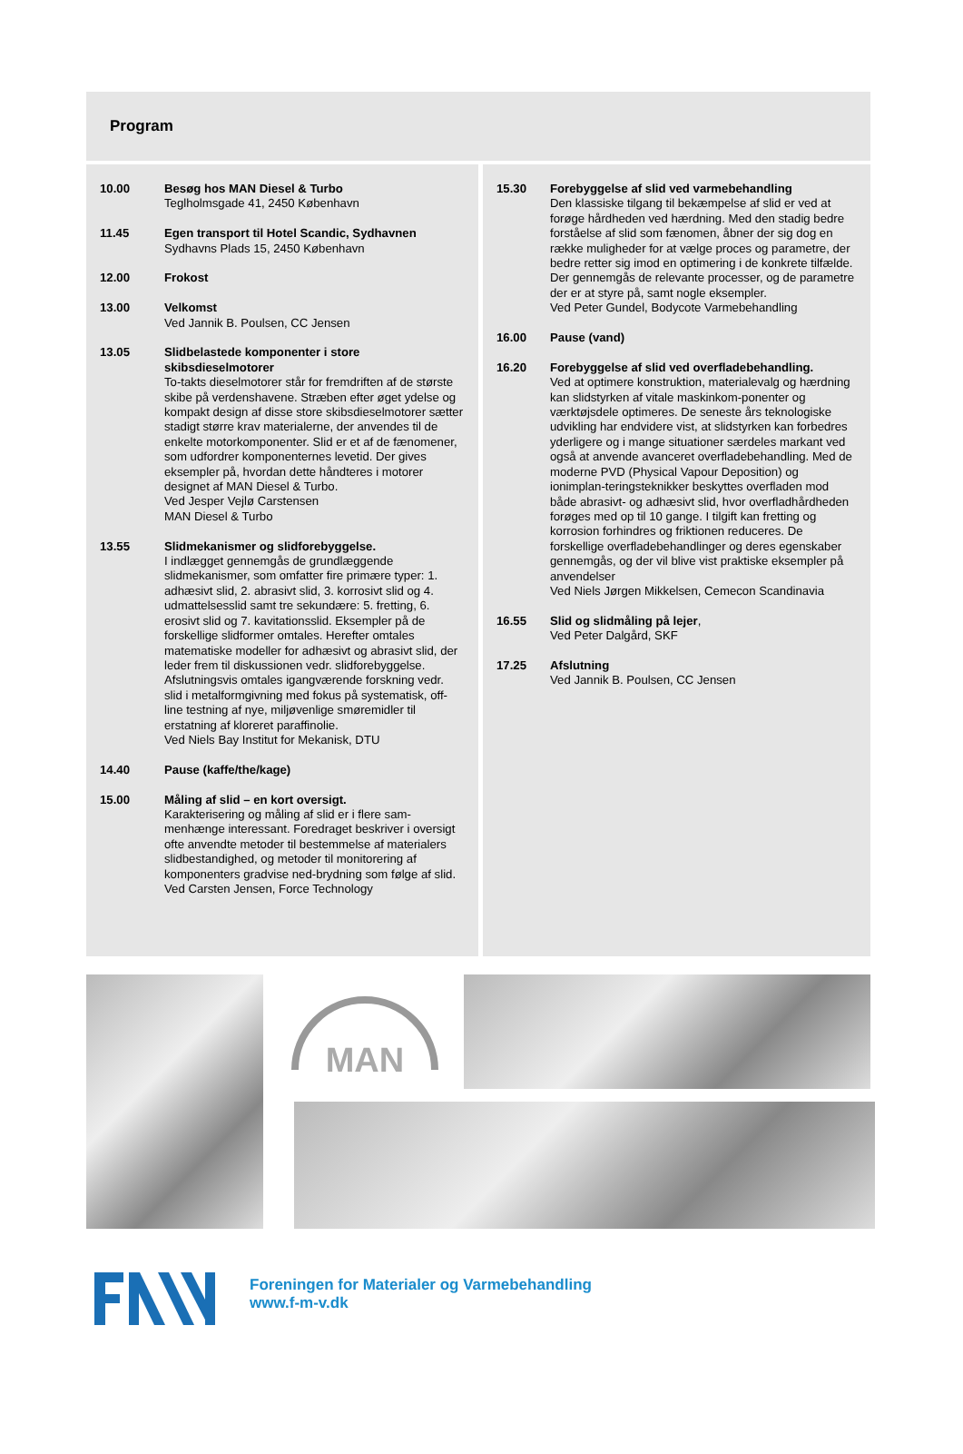Program
10.00 Besøg hos MAN Diesel & Turbo
Teglholmsgade 41, 2450 København
11.45 Egen transport til Hotel Scandic, Sydhavnen
Sydhavns Plads 15, 2450 København
12.00 Frokost
13.00 Velkomst
Ved Jannik B. Poulsen, CC Jensen
13.05 Slidbelastede komponenter i store skibsdieselmotorer
To-takts dieselmotorer står for fremdriften af de største skibe på verdenshavene. Stræben efter øget ydelse og kompakt design af disse store skibsdieselmotorer sætter stadigt større krav materialerne, der anvendes til de enkelte motorkomponenter. Slid er et af de fænomener, som udfordrer komponenternes levetid. Der gives eksempler på, hvordan dette håndteres i motorer designet af MAN Diesel & Turbo.
Ved Jesper Vejlø Carstensen
MAN Diesel & Turbo
13.55 Slidmekanismer og slidforebyggelse.
I indlægget gennemgås de grundlæggende slidmekanismer, som omfatter fire primære typer: 1. adhæsivt slid, 2. abrasivt slid, 3. korrosivt slid og 4. udmattelsesslid samt tre sekundære: 5. fretting, 6. erosivt slid og 7. kavitationsslid. Eksempler på de forskellige slidformer omtales. Herefter omtales matematiske modeller for adhæsivt og abrasivt slid, der leder frem til diskussionen vedr. slidforebyggelse. Afslutningsvis omtales igangværende forskning vedr. slid i metalformgivning med fokus på systematisk, off-line testning af nye, miljøvenlige smøremidler til erstatning af kloreret paraffinolie.
Ved Niels Bay Institut for Mekanisk, DTU
14.40 Pause (kaffe/the/kage)
15.00 Måling af slid – en kort oversigt.
Karakterisering og måling af slid er i flere sam-menhænge interessant. Foredraget beskriver i oversigt ofte anvendte metoder til bestemmelse af materialers slidbestandighed, og metoder til monitorering af komponenters gradvise ned-brydning som følge af slid.
Ved Carsten Jensen, Force Technology
15.30 Forebyggelse af slid ved varmebehandling
Den klassiske tilgang til bekæmpelse af slid er ved at forøge hårdheden ved hærdning. Med den stadig bedre forståelse af slid som fænomen, åbner der sig dog en række muligheder for at vælge proces og parametre, der bedre retter sig imod en optimering i de konkrete tilfælde. Der gennemgås de relevante processer, og de parametre der er at styre på, samt nogle eksempler.
Ved Peter Gundel, Bodycote Varmebehandling
16.00 Pause (vand)
16.20 Forebyggelse af slid ved overfladebehandling.
Ved at optimere konstruktion, materialevalg og hærdning kan slidstyrken af vitale maskinkom-ponenter og værktøjsdele optimeres. De seneste års teknologiske udvikling har endvidere vist, at slidstyrken kan forbedres yderligere og i mange situationer særdeles markant ved også at anvende avanceret overfladebehandling. Med de moderne PVD (Physical Vapour Deposition) og ionimplan-teringsteknikker beskyttes overfladen mod både abrasivt- og adhæsivt slid, hvor overfladhårdheden forøges med op til 10 gange. I tilgift kan fretting og korrosion forhindres og friktionen reduceres. De forskellige overfladebehandlinger og deres egenskaber gennemgås, og der vil blive vist praktiske eksempler på anvendelser
Ved Niels Jørgen Mikkelsen, Cemecon Scandinavia
16.55 Slid og slidmåling på lejer,
Ved Peter Dalgård, SKF
17.25 Afslutning
Ved Jannik B. Poulsen, CC Jensen
MAN
Foreningen for Materialer og Varmebehandling
www.f-m-v.dk